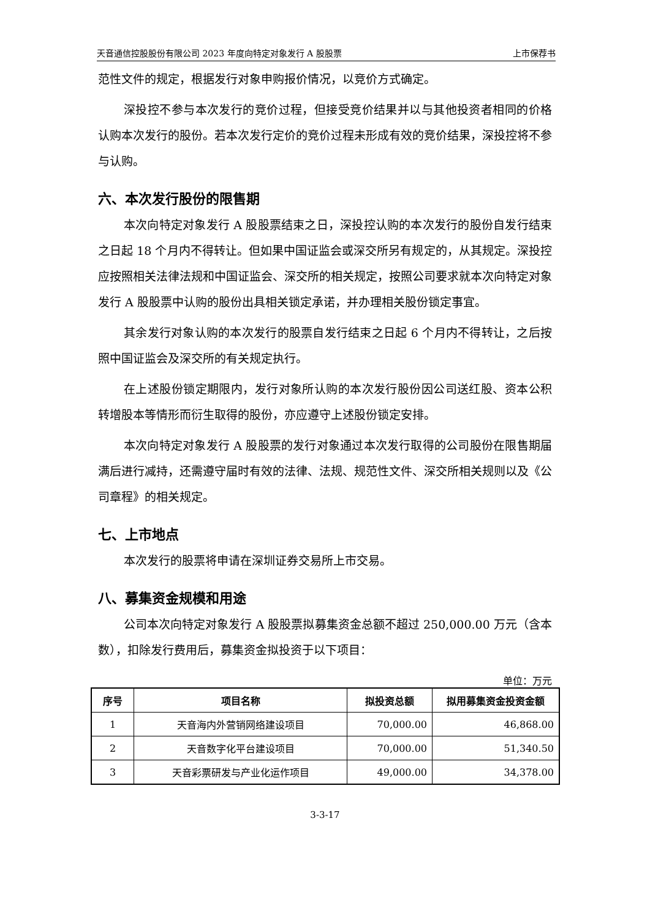天音通信控股股份有限公司 2023 年度向特定对象发行 A 股股票 上市保荐书
范性文件的规定，根据发行对象申购报价情况，以竞价方式确定。
深投控不参与本次发行的竞价过程，但接受竞价结果并以与其他投资者相同的价格认购本次发行的股份。若本次发行定价的竞价过程未形成有效的竞价结果，深投控将不参与认购。
六、本次发行股份的限售期
本次向特定对象发行 A 股股票结束之日，深投控认购的本次发行的股份自发行结束之日起 18 个月内不得转让。但如果中国证监会或深交所另有规定的，从其规定。深投控应按照相关法律法规和中国证监会、深交所的相关规定，按照公司要求就本次向特定对象发行 A 股股票中认购的股份出具相关锁定承诺，并办理相关股份锁定事宜。
其余发行对象认购的本次发行的股票自发行结束之日起 6 个月内不得转让，之后按照中国证监会及深交所的有关规定执行。
在上述股份锁定期限内，发行对象所认购的本次发行股份因公司送红股、资本公积转增股本等情形而衍生取得的股份，亦应遵守上述股份锁定安排。
本次向特定对象发行 A 股股票的发行对象通过本次发行取得的公司股份在限售期届满后进行减持，还需遵守届时有效的法律、法规、规范性文件、深交所相关规则以及《公司章程》的相关规定。
七、上市地点
本次发行的股票将申请在深圳证券交易所上市交易。
八、募集资金规模和用途
公司本次向特定对象发行 A 股股票拟募集资金总额不超过 250,000.00 万元（含本数），扣除发行费用后，募集资金拟投资于以下项目：
单位：万元
| 序号 | 项目名称 | 拟投资总额 | 拟用募集资金投资金额 |
| --- | --- | --- | --- |
| 1 | 天音海内外营销网络建设项目 | 70,000.00 | 46,868.00 |
| 2 | 天音数字化平台建设项目 | 70,000.00 | 51,340.50 |
| 3 | 天音彩票研发与产业化运作项目 | 49,000.00 | 34,378.00 |
3-3-17